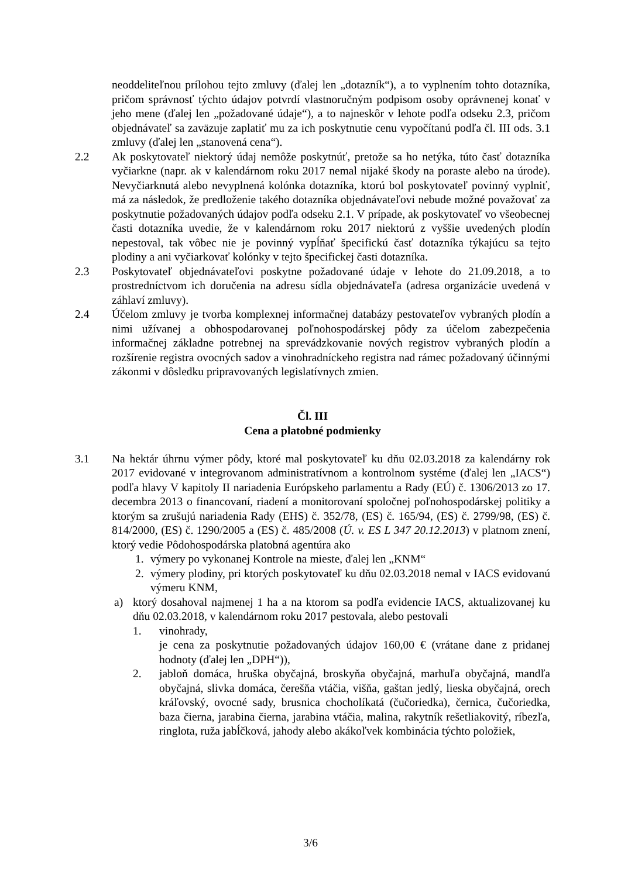neoddeliteľnou prílohou tejto zmluvy (ďalej len „dotazník“), a to vyplnením tohto dotazníka, pričom správnosť týchto údajov potvrdí vlastnoručným podpisom osoby oprávnenej konať v jeho mene (ďalej len „požadované údaje“), a to najneskôr v lehote podľa odseku 2.3, pričom objednávateľ sa zaväzuje zaplatiť mu za ich poskytnutie cenu vypočítanú podľa čl. III ods. 3.1 zmluvy (ďalej len „stanovená cena“).
2.2 Ak poskytovateľ niektorý údaj nemôže poskytnúť, pretože sa ho netýka, túto časť dotazníka vyčiarkne (napr. ak v kalendárnom roku 2017 nemal nijaké škody na poraste alebo na úrode). Nevyčiarknutá alebo nevyplnená kolónka dotazníka, ktorú bol poskytovateľ povinný vyplniť, má za následok, že predloženie takého dotazníka objednávateľovi nebude možné považovať za poskytnutie požadovaných údajov podľa odseku 2.1. V prípade, ak poskytovateľ vo všeobecnej časti dotazníka uvedie, že v kalendárnom roku 2017 niektorú z vyššie uvedených plodín nepestoval, tak vôbec nie je povinný vypĺňať špecifickú časť dotazníka týkajúcu sa tejto plodiny a ani vyčiarkovať kolónky v tejto špecifickej časti dotazníka.
2.3 Poskytovateľ objednávateľovi poskytne požadované údaje v lehote do 21.09.2018, a to prostredníctvom ich doručenia na adresu sídla objednávateľa (adresa organizácie uvedená v záhlaví zmluvy).
2.4 Účelom zmluvy je tvorba komplexnej informačnej databázy pestovateľov vybraných plodín a nimi užívanej a obhospodarovanej poľnohospodárskej pôdy za účelom zabezpečenia informačnej základne potrebnej na sprevádzkovanie nových registrov vybraných plodín a rozšírenie registra ovocných sadov a vinohradníckeho registra nad rámec požadovaný účinnými zákonmi v dôsledku pripravovaných legislatívnych zmien.
Čl. III
Cena a platobné podmienky
3.1 Na hektár úhrnu výmer pôdy, ktoré mal poskytovateľ ku dňu 02.03.2018 za kalendárny rok 2017 evidované v integrovanom administratívnom a kontrolnom systéme (ďalej len „IACS“) podľa hlavy V kapitoly II nariadenia Európskeho parlamentu a Rady (EÚ) č. 1306/2013 zo 17. decembra 2013 o financovaní, riadení a monitorovaní spoločnej poľnohospodárskej politiky a ktorým sa zrušujú nariadenia Rady (EHS) č. 352/78, (ES) č. 165/94, (ES) č. 2799/98, (ES) č. 814/2000, (ES) č. 1290/2005 a (ES) č. 485/2008 (Ú. v. ES L 347 20.12.2013) v platnom znení, ktorý vedie Pôdohospodárska platobná agentúra ako
1. výmery po vykonanej Kontrole na mieste, ďalej len „KNM“
2. výmery plodiny, pri ktorých poskytovateľ ku dňu 02.03.2018 nemal v IACS evidovanú výmeru KNM,
a) ktorý dosahoval najmenej 1 ha a na ktorom sa podľa evidencie IACS, aktualizovanej ku dňu 02.03.2018, v kalendárnom roku 2017 pestovala, alebo pestovali
1. vinohrady,
je cena za poskytnutie požadovaných údajov 160,00 € (vrátane dane z pridanej hodnoty (ďalej len „DPH“)),
2. jabloň domáca, hruška obyčajná, broskyňa obyčajná, marhuľa obyčajná, mandľa obyčajná, slivka domáca, čerešňa vtáčia, višňa, gaštan jedlý, lieska obyčajná, orech kráľovský, ovocné sady, brusnica chocholíkatá (čučoriedka), černica, čučoriedka, baza čierna, jarabina čierna, jarabina vtáčia, malina, rakytník rešetliakovitý, ríbezľa, ringlota, ruža jabĺčková, jahody alebo akákoľvek kombinácia týchto položiek,
3/6